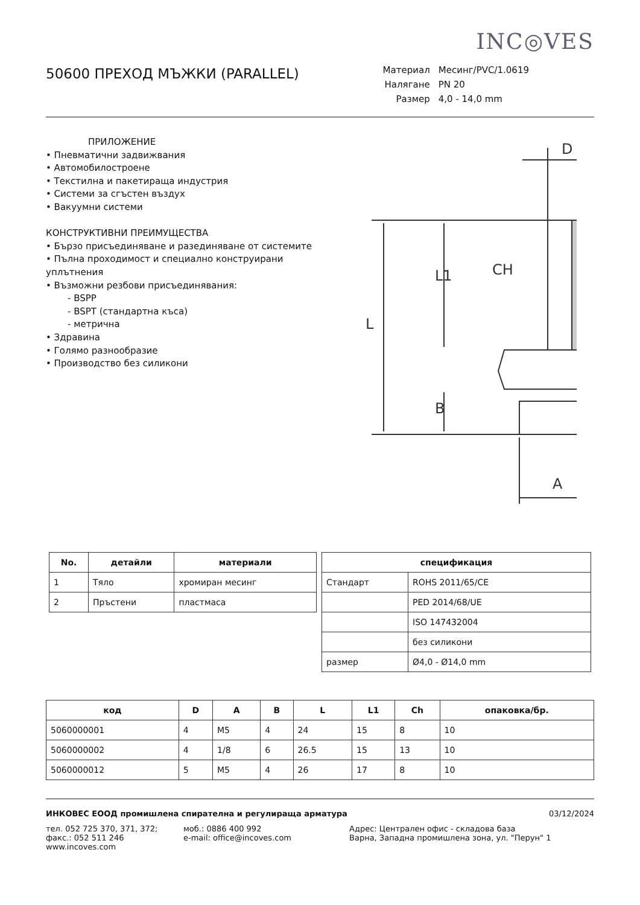INC◎VES
50600 ПРЕХОД МЪЖКИ (PARALLEL)
Материал Месинг/PVC/1.0619 Налягане PN 20 Размер 4,0 - 14,0 mm
ПРИЛОЖЕНИЕ
• Пневматични задвижвания
• Автомобилостроене
• Текстилна и пакетираща индустрия
• Системи за сгъстен въздух
• Вакуумни системи
КОНСТРУКТИВНИ ПРЕИМУЩЕСТВА
• Бързо присъединяване и разединяване от системите
• Пълна проходимост и специално конструирани уплътнения
• Възможни резбови присъединявания:
- BSPP
- BSPT (стандартна къса)
- метрична
• Здравина
• Голямо разнообразие
• Производство без силикони
D
L
L1
CH
B
A
| No. | детайли | материали |
| --- | --- | --- |
| 1 | Тяло | хромиран месинг |
| 2 | Пръстени | пластмаса |
| спецификация | |
| --- | --- |
| Стандарт | ROHS 2011/65/CE |
| | PED 2014/68/UE |
| | ISO 147432004 |
| | без силикони |
| размер | Ø4,0 - Ø14,0 mm |
| код | D | A | B | L | L1 | Ch | опаковка/бр. |
| --- | --- | --- | --- | --- | --- | --- | --- |
| 5060000001 | 4 | M5 | 4 | 24 | 15 | 8 | 10 |
| 5060000002 | 4 | 1/8 | 6 | 26.5 | 15 | 13 | 10 |
| 5060000012 | 5 | M5 | 4 | 26 | 17 | 8 | 10 |
ИНКОВЕС ЕООД промишлена спирателна и регулираща арматура 03/12/2024
тел. 052 725 370, 371, 372;
факс.: 052 511 246
www.incoves.com
моб.: 0886 400 992
e-mail: office@incoves.com
Адрес: Централен офис - складова база
Варна, Западна промишлена зона, ул. "Перун" 1